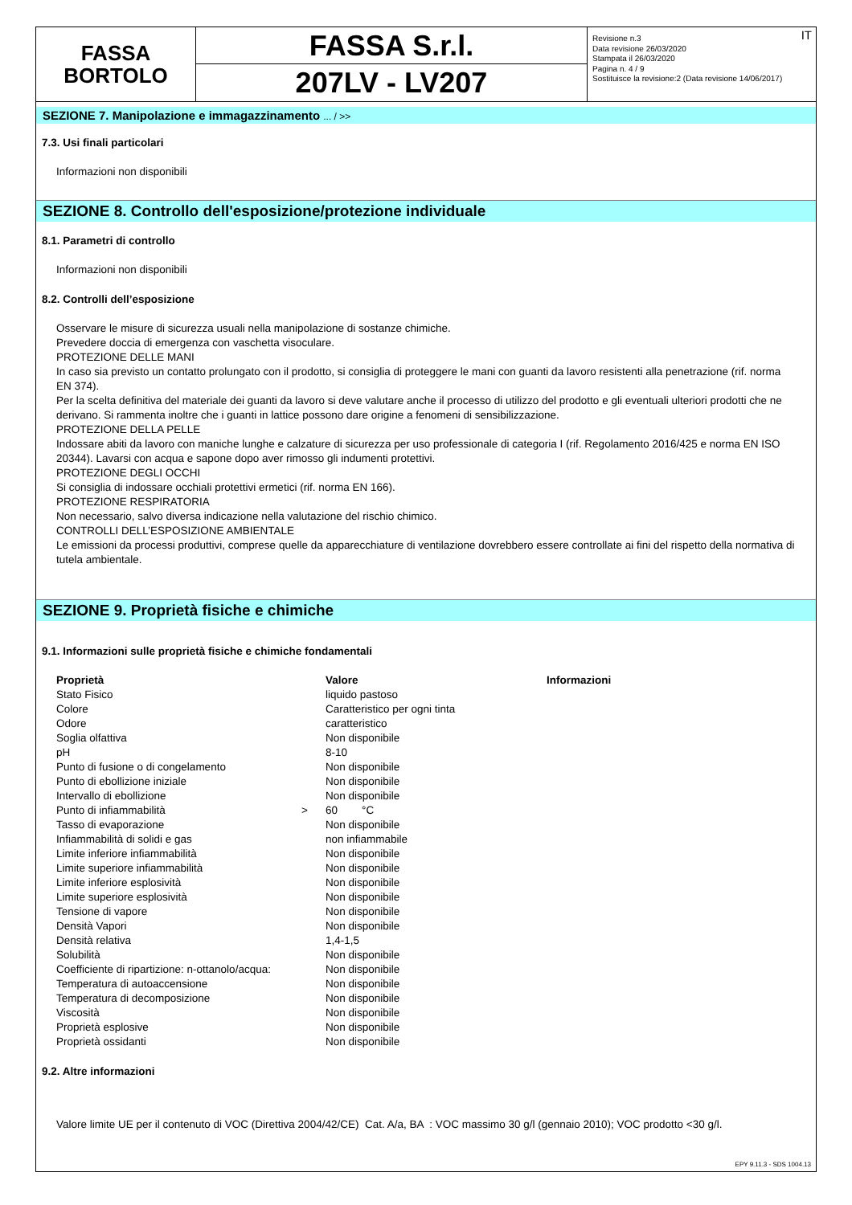FASSA
BORTOLO
FASSA S.r.l.
207LV - LV207
IT Revisione n.3
Data revisione 26/03/2020
Stampata il 26/03/2020
Pagina n. 4 / 9
Sostituisce la revisione:2 (Data revisione 14/06/2017)
SEZIONE 7. Manipolazione e immagazzinamento ... / >>
7.3. Usi finali particolari
Informazioni non disponibili
SEZIONE 8. Controllo dell'esposizione/protezione individuale
8.1. Parametri di controllo
Informazioni non disponibili
8.2. Controlli dell’esposizione
Osservare le misure di sicurezza usuali nella manipolazione di sostanze chimiche.
Prevedere doccia di emergenza con vaschetta visoculare.
PROTEZIONE DELLE MANI
In caso sia previsto un contatto prolungato con il prodotto, si consiglia di proteggere le mani con guanti da lavoro resistenti alla penetrazione (rif. norma EN 374).
Per la scelta definitiva del materiale dei guanti da lavoro si deve valutare anche il processo di utilizzo del prodotto e gli eventuali ulteriori prodotti che ne derivano. Si rammenta inoltre che i guanti in lattice possono dare origine a fenomeni di sensibilizzazione.
PROTEZIONE DELLA PELLE
Indossare abiti da lavoro con maniche lunghe e calzature di sicurezza per uso professionale di categoria I (rif. Regolamento 2016/425 e norma EN ISO 20344). Lavarsi con acqua e sapone dopo aver rimosso gli indumenti protettivi.
PROTEZIONE DEGLI OCCHI
Si consiglia di indossare occhiali protettivi ermetici (rif. norma EN 166).
PROTEZIONE RESPIRATORIA
Non necessario, salvo diversa indicazione nella valutazione del rischio chimico.
CONTROLLI DELL’ESPOSIZIONE AMBIENTALE
Le emissioni da processi produttivi, comprese quelle da apparecchiature di ventilazione dovrebbero essere controllate ai fini del rispetto della normativa di tutela ambientale.
SEZIONE 9. Proprietà fisiche e chimiche
9.1. Informazioni sulle proprietà fisiche e chimiche fondamentali
| Proprietà | | Valore | Informazioni |
| --- | --- | --- | --- |
| Stato Fisico | | liquido pastoso | |
| Colore | | Caratteristico per ogni tinta | |
| Odore | | caratteristico | |
| Soglia olfattiva | | Non disponibile | |
| pH | | 8-10 | |
| Punto di fusione o di congelamento | | Non disponibile | |
| Punto di ebollizione iniziale | | Non disponibile | |
| Intervallo di ebollizione | | Non disponibile | |
| Punto di infiammabilità | > | 60 °C | |
| Tasso di evaporazione | | Non disponibile | |
| Infiammabilità di solidi e gas | | non infiammabile | |
| Limite inferiore infiammabilità | | Non disponibile | |
| Limite superiore infiammabilità | | Non disponibile | |
| Limite inferiore esplosività | | Non disponibile | |
| Limite superiore esplosività | | Non disponibile | |
| Tensione di vapore | | Non disponibile | |
| Densità Vapori | | Non disponibile | |
| Densità relativa | | 1,4-1,5 | |
| Solubilità | | Non disponibile | |
| Coefficiente di ripartizione: n-ottanolo/acqua: | | Non disponibile | |
| Temperatura di autoaccensione | | Non disponibile | |
| Temperatura di decomposizione | | Non disponibile | |
| Viscosità | | Non disponibile | |
| Proprietà esplosive | | Non disponibile | |
| Proprietà ossidanti | | Non disponibile | |
9.2. Altre informazioni
Valore limite UE per il contenuto di VOC (Direttiva 2004/42/CE) Cat. A/a, BA : VOC massimo 30 g/l (gennaio 2010); VOC prodotto <30 g/l.
EPY 9.11.3 - SDS 1004.13